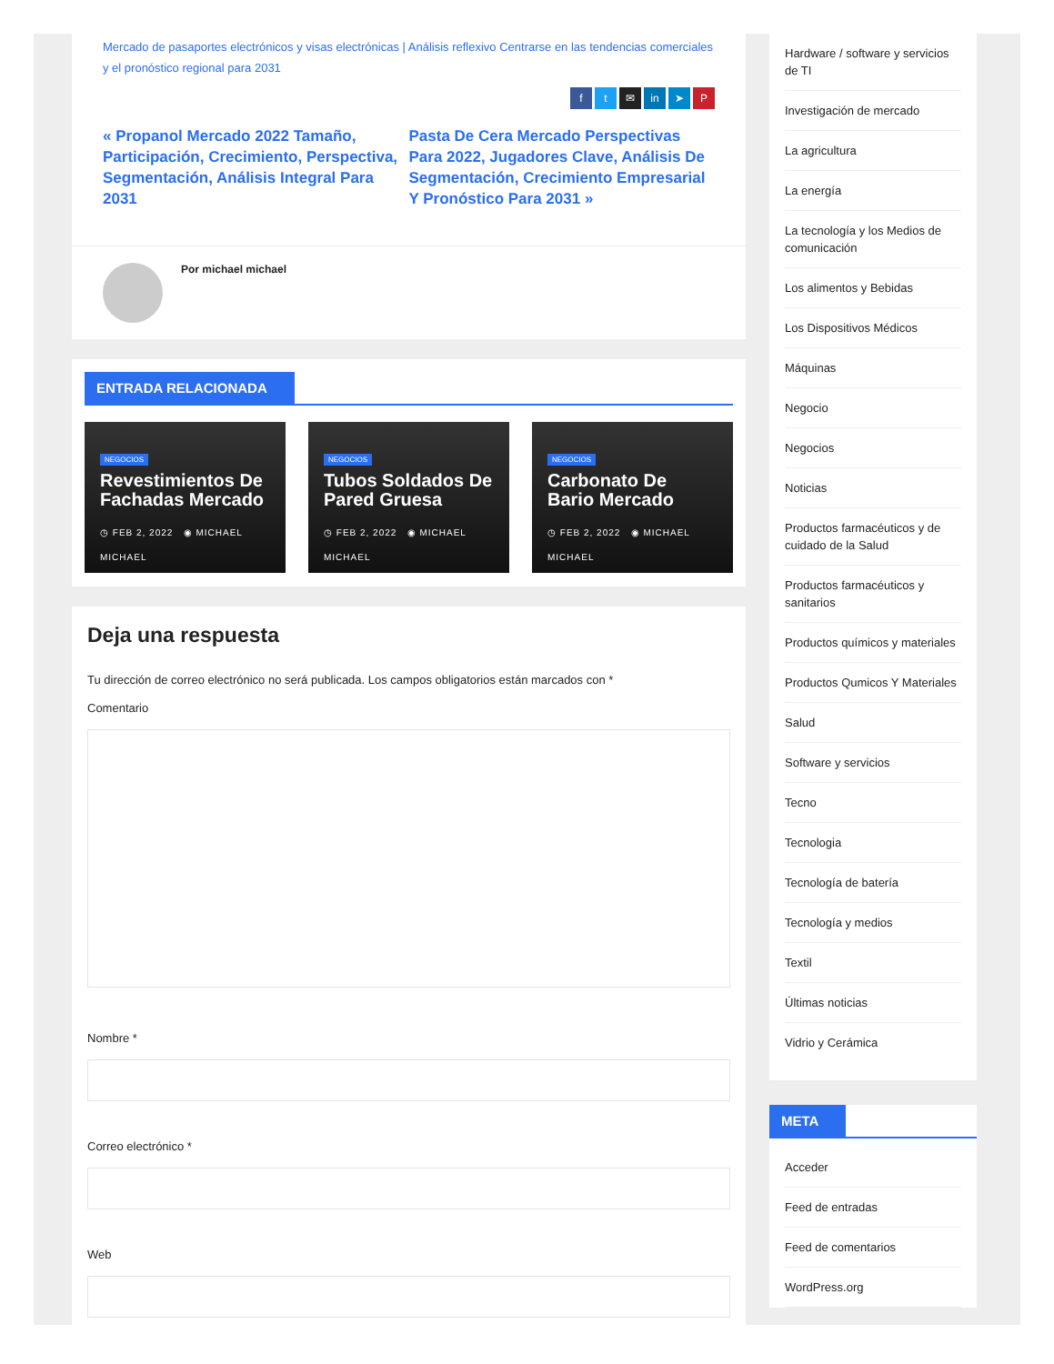Mercado de pasaportes electrónicos y visas electrónicas | Análisis reflexivo Centrarse en las tendencias comerciales y el pronóstico regional para 2031
ft ✉ in ➤ P
« Propanol Mercado 2022 Tamaño, Participación, Crecimiento, Perspectiva, Segmentación, Análisis Integral Para 2031
Pasta De Cera Mercado Perspectivas Para 2022, Jugadores Clave, Análisis De Segmentación, Crecimiento Empresarial Y Pronóstico Para 2031 »
Por michael michael
ENTRADA RELACIONADA
NEGOCIOS
Revestimientos De Fachadas Mercado
◷ FEB 2, 2022 ◉ MICHAEL MICHAEL
NEGOCIOS
Tubos Soldados De Pared Gruesa
◷ FEB 2, 2022 ◉ MICHAEL MICHAEL
NEGOCIOS
Carbonato De Bario Mercado
◷ FEB 2, 2022 ◉ MICHAEL MICHAEL
Deja una respuesta
Tu dirección de correo electrónico no será publicada. Los campos obligatorios están marcados con *
Comentario
Nombre *
Correo electrónico *
Web
Hardware / software y servicios de TI
Investigación de mercado
La agricultura
La energía
La tecnología y los Medios de comunicación
Los alimentos y Bebidas
Los Dispositivos Médicos
Máquinas
Negocio
Negocios
Noticias
Productos farmacéuticos y de cuidado de la Salud
Productos farmacéuticos y sanitarios
Productos químicos y materiales
Productos Qumicos Y Materiales
Salud
Software y servicios
Tecno
Tecnologia
Tecnología de batería
Tecnología y medios
Textil
Últimas noticias
Vidrio y Cerámica
META
Acceder
Feed de entradas
Feed de comentarios
WordPress.org